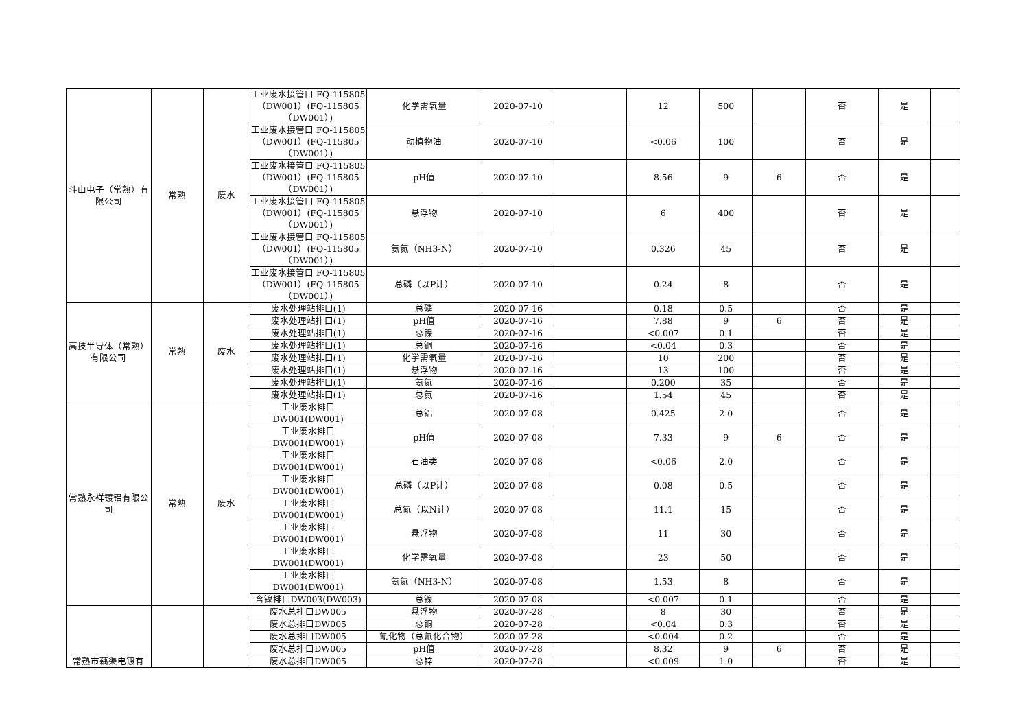| 斗山电子（常熟）有限公司 | 常熟 | 废水 | 工业废水接管口 FQ-115805（DW001）(FQ-115805（DW001）) | 化学需氧量 | 2020-07-10 | | 12 | 500 | | 否 | 是 | |
| | | | 工业废水接管口 FQ-115805（DW001）(FQ-115805（DW001）) | 动植物油 | 2020-07-10 | | <0.06 | 100 | | 否 | 是 | |
| | | | 工业废水接管口 FQ-115805（DW001）(FQ-115805（DW001）) | pH值 | 2020-07-10 | | 8.56 | 9 | 6 | 否 | 是 | |
| | | | 工业废水接管口 FQ-115805（DW001）(FQ-115805（DW001）) | 悬浮物 | 2020-07-10 | | 6 | 400 | | 否 | 是 | |
| | | | 工业废水接管口 FQ-115805（DW001）(FQ-115805（DW001）) | 氨氮（NH3-N） | 2020-07-10 | | 0.326 | 45 | | 否 | 是 | |
| | | | 工业废水接管口 FQ-115805（DW001）(FQ-115805（DW001）) | 总磷（以P计） | 2020-07-10 | | 0.24 | 8 | | 否 | 是 | |
| 高技半导体（常熟）有限公司 | 常熟 | 废水 | 废水处理站排口(1) | 总磷 | 2020-07-16 | | 0.18 | 0.5 | | 否 | 是 | |
| | | | 废水处理站排口(1) | pH值 | 2020-07-16 | | 7.88 | 9 | 6 | 否 | 是 | |
| | | | 废水处理站排口(1) | 总镍 | 2020-07-16 | | <0.007 | 0.1 | | 否 | 是 | |
| | | | 废水处理站排口(1) | 总铜 | 2020-07-16 | | <0.04 | 0.3 | | 否 | 是 | |
| | | | 废水处理站排口(1) | 化学需氧量 | 2020-07-16 | | 10 | 200 | | 否 | 是 | |
| | | | 废水处理站排口(1) | 悬浮物 | 2020-07-16 | | 13 | 100 | | 否 | 是 | |
| | | | 废水处理站排口(1) | 氨氮 | 2020-07-16 | | 0.200 | 35 | | 否 | 是 | |
| | | | 废水处理站排口(1) | 总氮 | 2020-07-16 | | 1.54 | 45 | | 否 | 是 | |
| 常熟永祥镀铝有限公司 | 常熟 | 废水 | 工业废水排口 DW001(DW001) | 总铝 | 2020-07-08 | | 0.425 | 2.0 | | 否 | 是 | |
| | | | 工业废水排口 DW001(DW001) | pH值 | 2020-07-08 | | 7.33 | 9 | 6 | 否 | 是 | |
| | | | 工业废水排口 DW001(DW001) | 石油类 | 2020-07-08 | | <0.06 | 2.0 | | 否 | 是 | |
| | | | 工业废水排口 DW001(DW001) | 总磷（以P计） | 2020-07-08 | | 0.08 | 0.5 | | 否 | 是 | |
| | | | 工业废水排口 DW001(DW001) | 总氮（以N计） | 2020-07-08 | | 11.1 | 15 | | 否 | 是 | |
| | | | 工业废水排口 DW001(DW001) | 悬浮物 | 2020-07-08 | | 11 | 30 | | 否 | 是 | |
| | | | 工业废水排口 DW001(DW001) | 化学需氧量 | 2020-07-08 | | 23 | 50 | | 否 | 是 | |
| | | | 工业废水排口 DW001(DW001) | 氨氮（NH3-N） | 2020-07-08 | | 1.53 | 8 | | 否 | 是 | |
| | | | 含镍排口DW003(DW003) | 总镍 | 2020-07-08 | | <0.007 | 0.1 | | 否 | 是 | |
| 常熟市藕渠电镀有 | | | 废水总排口DW005 | 悬浮物 | 2020-07-28 | | 8 | 30 | | 否 | 是 | |
| | | | 废水总排口DW005 | 总铜 | 2020-07-28 | | <0.04 | 0.3 | | 否 | 是 | |
| | | | 废水总排口DW005 | 氰化物（总氰化合物） | 2020-07-28 | | <0.004 | 0.2 | | 否 | 是 | |
| | | | 废水总排口DW005 | pH值 | 2020-07-28 | | 8.32 | 9 | 6 | 否 | 是 | |
| | | | 废水总排口DW005 | 总锌 | 2020-07-28 | | <0.009 | 1.0 | | 否 | 是 | |